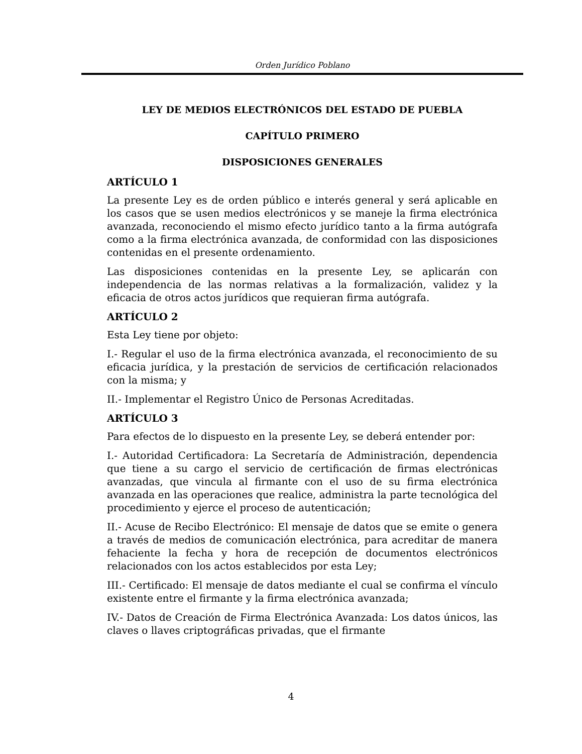Orden Jurídico Poblano
LEY DE MEDIOS ELECTRÓNICOS DEL ESTADO DE PUEBLA
CAPÍTULO PRIMERO
DISPOSICIONES GENERALES
ARTÍCULO 1
La presente Ley es de orden público e interés general y será aplicable en los casos que se usen medios electrónicos y se maneje la firma electrónica avanzada, reconociendo el mismo efecto jurídico tanto a la firma autógrafa como a la firma electrónica avanzada, de conformidad con las disposiciones contenidas en el presente ordenamiento.
Las disposiciones contenidas en la presente Ley, se aplicarán con independencia de las normas relativas a la formalización, validez y la eficacia de otros actos jurídicos que requieran firma autógrafa.
ARTÍCULO 2
Esta Ley tiene por objeto:
I.- Regular el uso de la firma electrónica avanzada, el reconocimiento de su eficacia jurídica, y la prestación de servicios de certificación relacionados con la misma; y
II.- Implementar el Registro Único de Personas Acreditadas.
ARTÍCULO 3
Para efectos de lo dispuesto en la presente Ley, se deberá entender por:
I.- Autoridad Certificadora: La Secretaría de Administración, dependencia que tiene a su cargo el servicio de certificación de firmas electrónicas avanzadas, que vincula al firmante con el uso de su firma electrónica avanzada en las operaciones que realice, administra la parte tecnológica del procedimiento y ejerce el proceso de autenticación;
II.- Acuse de Recibo Electrónico: El mensaje de datos que se emite o genera a través de medios de comunicación electrónica, para acreditar de manera fehaciente la fecha y hora de recepción de documentos electrónicos relacionados con los actos establecidos por esta Ley;
III.- Certificado: El mensaje de datos mediante el cual se confirma el vínculo existente entre el firmante y la firma electrónica avanzada;
IV.- Datos de Creación de Firma Electrónica Avanzada: Los datos únicos, las claves o llaves criptográficas privadas, que el firmante
4